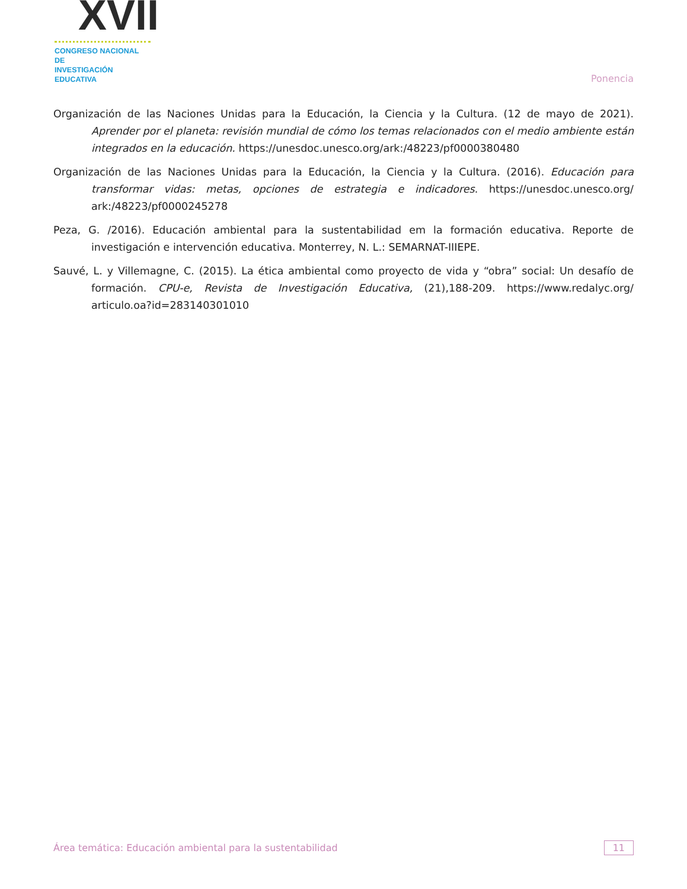XVII
CONGRESO NACIONAL DE
INVESTIGACIÓN EDUCATIVA
Ponencia
Organización de las Naciones Unidas para la Educación, la Ciencia y la Cultura. (12 de mayo de 2021). Aprender por el planeta: revisión mundial de cómo los temas relacionados con el medio ambiente están integrados en la educación. https://unesdoc.unesco.org/ark:/48223/pf0000380480
Organización de las Naciones Unidas para la Educación, la Ciencia y la Cultura. (2016). Educación para transformar vidas: metas, opciones de estrategia e indicadores. https://unesdoc.unesco.org/ ark:/48223/pf0000245278
Peza, G. /2016). Educación ambiental para la sustentabilidad em la formación educativa. Reporte de investigación e intervención educativa. Monterrey, N. L.: SEMARNAT-IIIEPE.
Sauvé, L. y Villemagne, C. (2015). La ética ambiental como proyecto de vida y “obra” social: Un desafío de formación. CPU-e, Revista de Investigación Educativa, (21),188-209. https://www.redalyc.org/ articulo.oa?id=283140301010
Área temática: Educación ambiental para la sustentabilidad
11